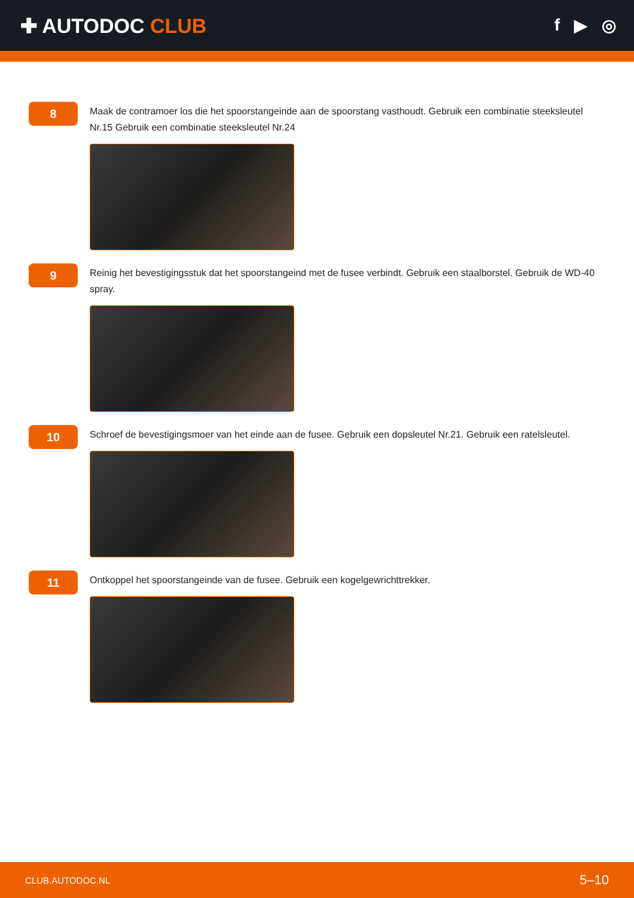✚ AUTODOC CLUB
f ▶ ◎
8
Maak de contramoer los die het spoorstangeinde aan de spoorstang vasthoudt. Gebruik een combinatie steeksleutel Nr.15 Gebruik een combinatie steeksleutel Nr.24
9
Reinig het bevestigingsstuk dat het spoorstangeind met de fusee verbindt. Gebruik een staalborstel. Gebruik de WD-40 spray.
10
Schroef de bevestigingsmoer van het einde aan de fusee. Gebruik een dopsleutel Nr.21. Gebruik een ratelsleutel.
11
Ontkoppel het spoorstangeinde van de fusee. Gebruik een kogelgewrichttrekker.
CLUB.AUTODOC.NL 5–10